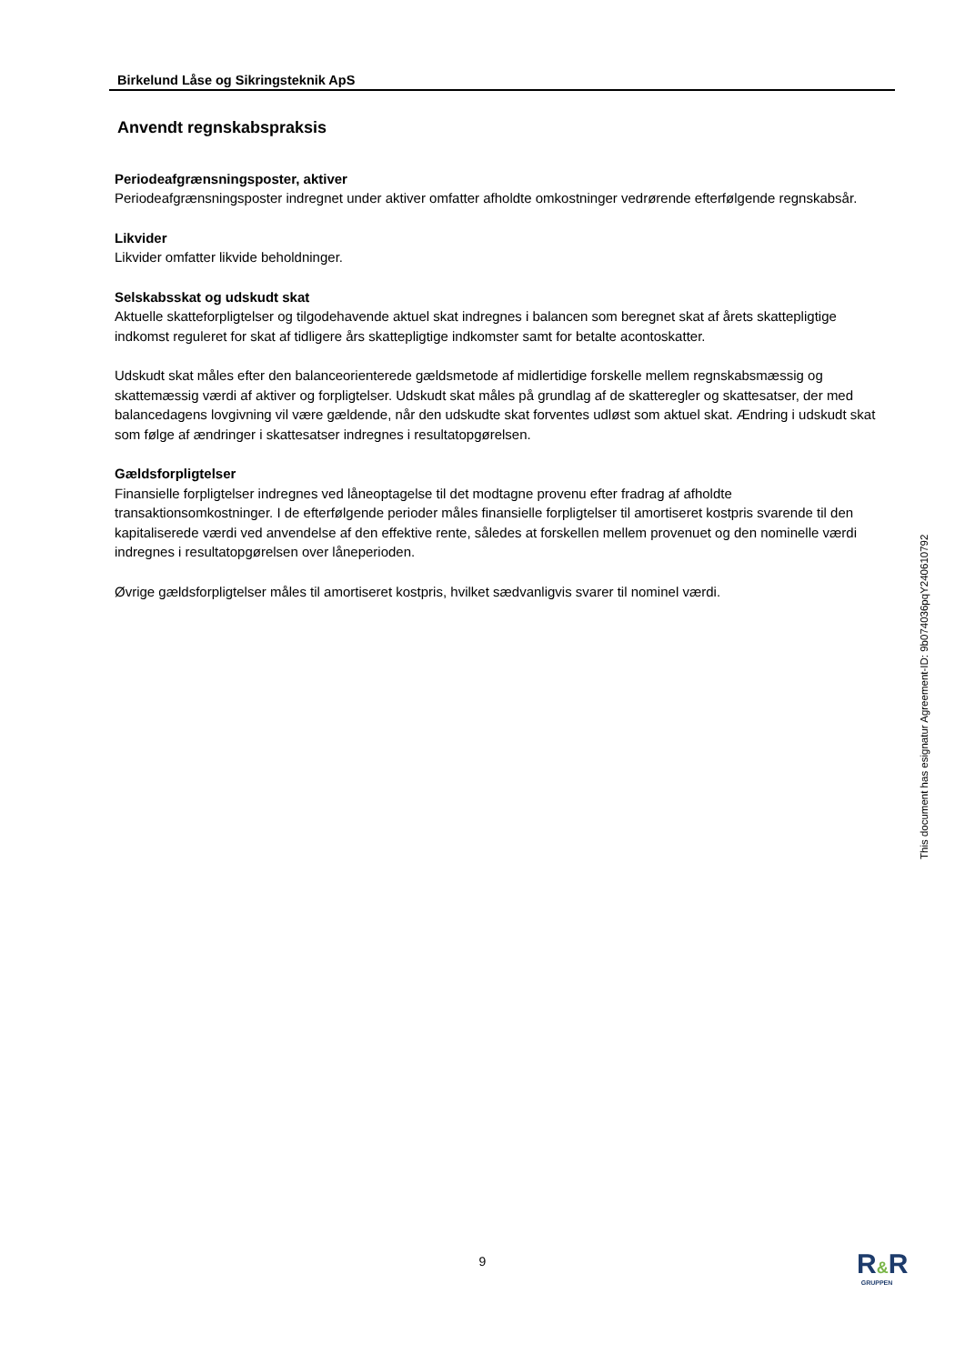Birkelund Låse og Sikringsteknik ApS
Anvendt regnskabspraksis
Periodeafgrænsningsposter, aktiver
Periodeafgrænsningsposter indregnet under aktiver omfatter afholdte omkostninger vedrørende efterfølgende regnskabsår.
Likvider
Likvider omfatter likvide beholdninger.
Selskabsskat og udskudt skat
Aktuelle skatteforpligtelser og tilgodehavende aktuel skat indregnes i balancen som beregnet skat af årets skattepligtige indkomst reguleret for skat af tidligere års skattepligtige indkomster samt for betalte acontoskatter.
Udskudt skat måles efter den balanceorienterede gældsmetode af midlertidige forskelle mellem regnskabsmæssig og skattemæssig værdi af aktiver og forpligtelser. Udskudt skat måles på grundlag af de skatteregler og skattesatser, der med balancedagens lovgivning vil være gældende, når den udskudte skat forventes udløst som aktuel skat. Ændring i udskudt skat som følge af ændringer i skattesatser indregnes i resultatopgørelsen.
Gældsforpligtelser
Finansielle forpligtelser indregnes ved låneoptagelse til det modtagne provenu efter fradrag af afholdte transaktionsomkostninger. I de efterfølgende perioder måles finansielle forpligtelser til amortiseret kostpris svarende til den kapitaliserede værdi ved anvendelse af den effektive rente, således at forskellen mellem provenuet og den nominelle værdi indregnes i resultatopgørelsen over låneperioden.
Øvrige gældsforpligtelser måles til amortiseret kostpris, hvilket sædvanligvis svarer til nominel værdi.
This document has esignatur Agreement-ID: 9b074036pqY240610792
9
R&R
GRUPPEN